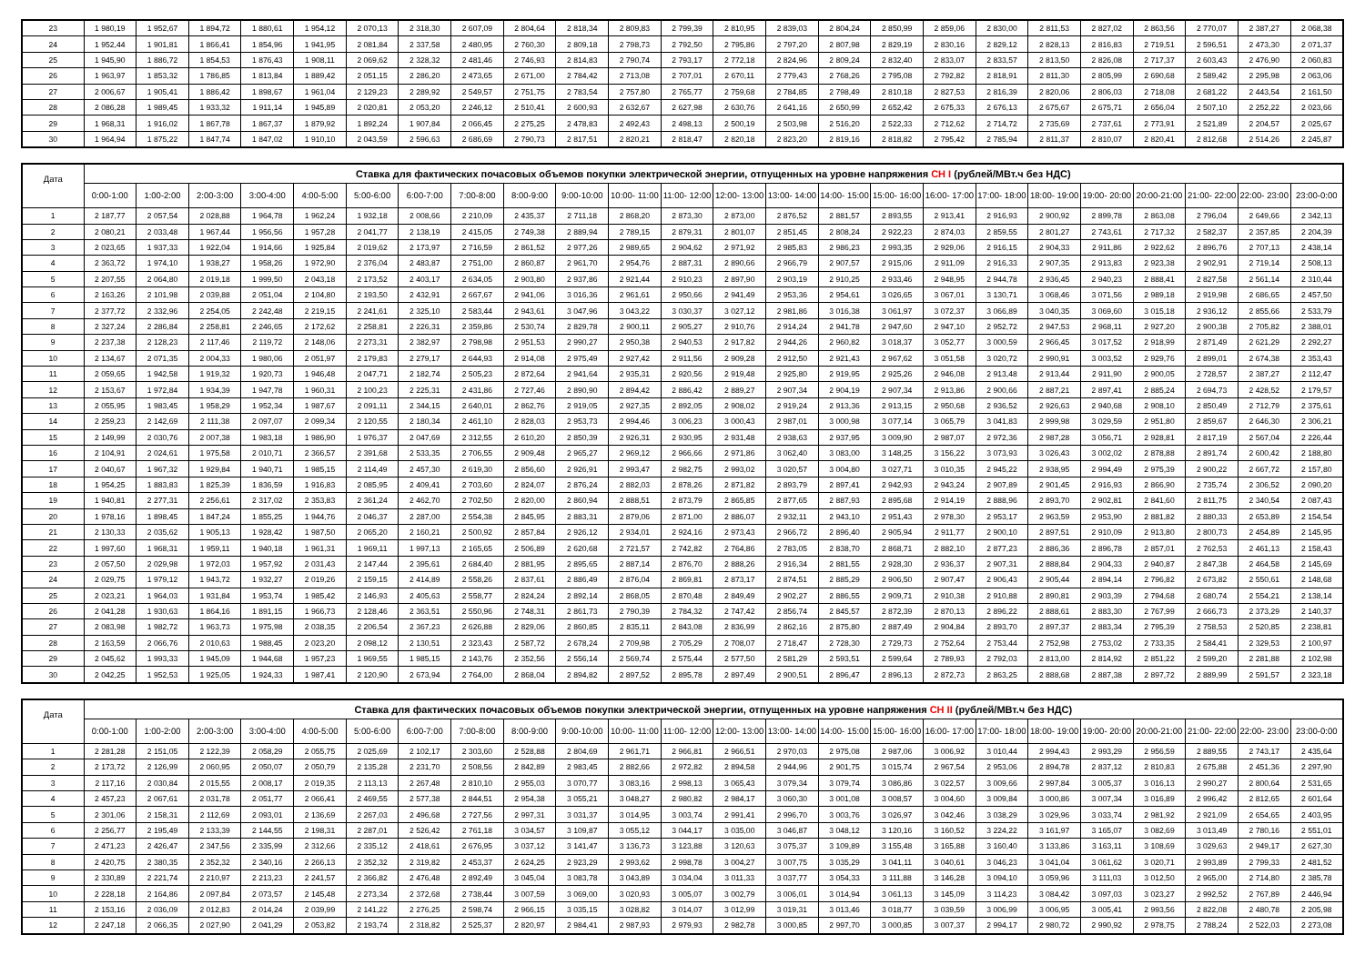| 23 | 1 980,19 | 1 952,67 | 1 894,72 | 1 880,61 | 1 954,12 | 2 070,13 | 2 318,30 | 2 607,09 | 2 804,64 | 2 818,34 | 2 809,83 | 2 799,39 | 2 810,95 | 2 839,03 | 2 804,24 | 2 850,99 | 2 859,06 | 2 830,00 | 2 811,53 | 2 827,02 | 2 863,56 | 2 770,07 | 2 387,27 | 2 068,38 |
| 24 | 1 952,44 | 1 901,81 | 1 866,41 | 1 854,96 | 1 941,95 | 2 081,84 | 2 337,58 | 2 480,95 | 2 760,30 | 2 809,18 | 2 798,73 | 2 792,50 | 2 795,86 | 2 797,20 | 2 807,98 | 2 829,19 | 2 830,16 | 2 829,12 | 2 828,13 | 2 816,83 | 2 719,51 | 2 596,51 | 2 473,30 | 2 071,37 |
| 25 | 1 945,90 | 1 886,72 | 1 854,53 | 1 876,43 | 1 908,11 | 2 069,62 | 2 328,32 | 2 481,46 | 2 746,93 | 2 814,83 | 2 790,74 | 2 793,17 | 2 772,18 | 2 824,96 | 2 809,24 | 2 832,40 | 2 833,07 | 2 833,57 | 2 813,50 | 2 826,08 | 2 717,37 | 2 603,43 | 2 476,90 | 2 060,83 |
| 26 | 1 963,97 | 1 853,32 | 1 786,85 | 1 813,84 | 1 889,42 | 2 051,15 | 2 286,20 | 2 473,65 | 2 671,00 | 2 784,42 | 2 713,08 | 2 707,01 | 2 670,11 | 2 779,43 | 2 768,26 | 2 795,08 | 2 792,82 | 2 818,91 | 2 811,30 | 2 805,99 | 2 690,68 | 2 589,42 | 2 295,98 | 2 063,06 |
| 27 | 2 006,67 | 1 905,41 | 1 886,42 | 1 898,67 | 1 961,04 | 2 129,23 | 2 289,92 | 2 549,57 | 2 751,75 | 2 783,54 | 2 757,80 | 2 765,77 | 2 759,68 | 2 784,85 | 2 798,49 | 2 810,18 | 2 827,53 | 2 816,39 | 2 820,06 | 2 806,03 | 2 718,08 | 2 681,22 | 2 443,54 | 2 161,50 |
| 28 | 2 086,28 | 1 989,45 | 1 933,32 | 1 911,14 | 1 945,89 | 2 020,81 | 2 053,20 | 2 246,12 | 2 510,41 | 2 600,93 | 2 632,67 | 2 627,98 | 2 630,76 | 2 641,16 | 2 650,99 | 2 652,42 | 2 675,33 | 2 676,13 | 2 675,67 | 2 675,71 | 2 656,04 | 2 507,10 | 2 252,22 | 2 023,66 |
| 29 | 1 968,31 | 1 916,02 | 1 867,78 | 1 867,37 | 1 879,92 | 1 892,24 | 1 907,84 | 2 066,45 | 2 275,25 | 2 478,83 | 2 492,43 | 2 498,13 | 2 500,19 | 2 503,98 | 2 516,20 | 2 522,33 | 2 712,62 | 2 714,72 | 2 735,69 | 2 737,61 | 2 773,91 | 2 521,89 | 2 204,57 | 2 025,67 |
| 30 | 1 964,94 | 1 875,22 | 1 847,74 | 1 847,02 | 1 910,10 | 2 043,59 | 2 596,63 | 2 686,69 | 2 790,73 | 2 817,51 | 2 820,21 | 2 818,47 | 2 820,18 | 2 823,20 | 2 819,16 | 2 818,82 | 2 795,42 | 2 785,94 | 2 811,37 | 2 810,07 | 2 820,41 | 2 812,68 | 2 514,26 | 2 245,87 |
| Дата | Ставка для фактических почасовых объемов покупки электрической энергии, отпущенных на уровне напряжения СН I (рублей/МВт.ч без НДС) | | | | | | | | | | | | | | | | | | | | | | | |
| --- | --- | --- | --- | --- | --- | --- | --- | --- | --- | --- | --- | --- | --- | --- | --- | --- | --- | --- | --- | --- | --- | --- | --- | --- |
| | 0:00-1:00 | 1:00-2:00 | 2:00-3:00 | 3:00-4:00 | 4:00-5:00 | 5:00-6:00 | 6:00-7:00 | 7:00-8:00 | 8:00-9:00 | 9:00-10:00 | 10:00- 11:00 | 11:00- 12:00 | 12:00- 13:00 | 13:00- 14:00 | 14:00- 15:00 | 15:00- 16:00 | 16:00- 17:00 | 17:00- 18:00 | 18:00- 19:00 | 19:00- 20:00 | 20:00-21:00 | 21:00- 22:00 | 22:00- 23:00 | 23:00-0:00 |
| 1 | 2 187,77 | 2 057,54 | 2 028,88 | 1 964,78 | 1 962,24 | 1 932,18 | 2 008,66 | 2 210,09 | 2 435,37 | 2 711,18 | 2 868,20 | 2 873,30 | 2 873,00 | 2 876,52 | 2 881,57 | 2 893,55 | 2 913,41 | 2 916,93 | 2 900,92 | 2 899,78 | 2 863,08 | 2 796,04 | 2 649,66 | 2 342,13 |
| 2 | 2 080,21 | 2 033,48 | 1 967,44 | 1 956,56 | 1 957,28 | 2 041,77 | 2 138,19 | 2 415,05 | 2 749,38 | 2 889,94 | 2 789,15 | 2 879,31 | 2 801,07 | 2 851,45 | 2 808,24 | 2 922,23 | 2 874,03 | 2 859,55 | 2 801,27 | 2 743,61 | 2 717,32 | 2 582,37 | 2 357,85 | 2 204,39 |
| 3 | 2 023,65 | 1 937,33 | 1 922,04 | 1 914,66 | 1 925,84 | 2 019,62 | 2 173,97 | 2 716,59 | 2 861,52 | 2 977,26 | 2 989,65 | 2 904,62 | 2 971,92 | 2 985,83 | 2 986,23 | 2 993,35 | 2 929,06 | 2 916,15 | 2 904,33 | 2 911,86 | 2 922,62 | 2 896,76 | 2 707,13 | 2 438,14 |
| 4 | 2 363,72 | 1 974,10 | 1 938,27 | 1 958,26 | 1 972,90 | 2 376,04 | 2 483,87 | 2 751,00 | 2 860,87 | 2 961,70 | 2 954,76 | 2 887,31 | 2 890,66 | 2 966,79 | 2 907,57 | 2 915,06 | 2 911,09 | 2 916,33 | 2 907,35 | 2 913,83 | 2 923,38 | 2 902,91 | 2 719,14 | 2 508,13 |
| 5 | 2 207,55 | 2 064,80 | 2 019,18 | 1 999,50 | 2 043,18 | 2 173,52 | 2 403,17 | 2 634,05 | 2 903,80 | 2 937,86 | 2 921,44 | 2 910,23 | 2 897,90 | 2 903,19 | 2 910,25 | 2 933,46 | 2 948,95 | 2 944,78 | 2 936,45 | 2 940,23 | 2 888,41 | 2 827,58 | 2 561,14 | 2 310,44 |
| 6 | 2 163,26 | 2 101,98 | 2 039,88 | 2 051,04 | 2 104,80 | 2 193,50 | 2 432,91 | 2 667,67 | 2 941,06 | 3 016,36 | 2 961,61 | 2 950,66 | 2 941,49 | 2 953,36 | 2 954,61 | 3 026,65 | 3 067,01 | 3 130,71 | 3 068,46 | 3 071,56 | 2 989,18 | 2 919,98 | 2 686,65 | 2 457,50 |
| 7 | 2 377,72 | 2 332,96 | 2 254,05 | 2 242,48 | 2 219,15 | 2 241,61 | 2 325,10 | 2 583,44 | 2 943,61 | 3 047,96 | 3 043,22 | 3 030,37 | 3 027,12 | 2 981,86 | 3 016,38 | 3 061,97 | 3 072,37 | 3 066,89 | 3 040,35 | 3 069,60 | 3 015,18 | 2 936,12 | 2 855,66 | 2 533,79 |
| 8 | 2 327,24 | 2 286,84 | 2 258,81 | 2 246,65 | 2 172,62 | 2 258,81 | 2 226,31 | 2 359,86 | 2 530,74 | 2 829,78 | 2 900,11 | 2 905,27 | 2 910,76 | 2 914,24 | 2 941,78 | 2 947,60 | 2 947,10 | 2 952,72 | 2 947,53 | 2 968,11 | 2 927,20 | 2 900,38 | 2 705,82 | 2 388,01 |
| 9 | 2 237,38 | 2 128,23 | 2 117,46 | 2 119,72 | 2 148,06 | 2 273,31 | 2 382,97 | 2 798,98 | 2 951,53 | 2 990,27 | 2 950,38 | 2 940,53 | 2 917,82 | 2 944,26 | 2 960,82 | 3 018,37 | 3 052,77 | 3 000,59 | 2 966,45 | 3 017,52 | 2 918,99 | 2 871,49 | 2 621,29 | 2 292,27 |
| 10 | 2 134,67 | 2 071,35 | 2 004,33 | 1 980,06 | 2 051,97 | 2 179,83 | 2 279,17 | 2 644,93 | 2 914,08 | 2 975,49 | 2 927,42 | 2 911,56 | 2 909,28 | 2 912,50 | 2 921,43 | 2 967,62 | 3 051,58 | 3 020,72 | 2 990,91 | 3 003,52 | 2 929,76 | 2 899,01 | 2 674,38 | 2 353,43 |
| 11 | 2 059,65 | 1 942,58 | 1 919,32 | 1 920,73 | 1 946,48 | 2 047,71 | 2 182,74 | 2 505,23 | 2 872,64 | 2 941,64 | 2 935,31 | 2 920,56 | 2 919,48 | 2 925,80 | 2 919,95 | 2 925,26 | 2 946,08 | 2 913,48 | 2 913,44 | 2 911,90 | 2 900,05 | 2 728,57 | 2 387,27 | 2 112,47 |
| 12 | 2 153,67 | 1 972,84 | 1 934,39 | 1 947,78 | 1 960,31 | 2 100,23 | 2 225,31 | 2 431,86 | 2 727,46 | 2 890,90 | 2 894,42 | 2 886,42 | 2 889,27 | 2 907,34 | 2 904,19 | 2 907,34 | 2 913,86 | 2 900,66 | 2 887,21 | 2 897,41 | 2 885,24 | 2 694,73 | 2 428,52 | 2 179,57 |
| 13 | 2 055,95 | 1 983,45 | 1 958,29 | 1 952,34 | 1 987,67 | 2 091,11 | 2 344,15 | 2 640,01 | 2 862,76 | 2 919,05 | 2 927,35 | 2 892,05 | 2 908,02 | 2 919,24 | 2 913,36 | 2 913,15 | 2 950,68 | 2 936,52 | 2 926,63 | 2 940,68 | 2 908,10 | 2 850,49 | 2 712,79 | 2 375,61 |
| 14 | 2 259,23 | 2 142,69 | 2 111,38 | 2 097,07 | 2 099,34 | 2 120,55 | 2 180,34 | 2 461,10 | 2 828,03 | 2 953,73 | 2 994,46 | 3 006,23 | 3 000,43 | 2 987,01 | 3 000,98 | 3 077,14 | 3 065,79 | 3 041,83 | 2 999,98 | 3 029,59 | 2 951,80 | 2 859,67 | 2 646,30 | 2 306,21 |
| 15 | 2 149,99 | 2 030,76 | 2 007,38 | 1 983,18 | 1 986,90 | 1 976,37 | 2 047,69 | 2 312,55 | 2 610,20 | 2 850,39 | 2 926,31 | 2 930,95 | 2 931,48 | 2 938,63 | 2 937,95 | 3 009,90 | 2 987,07 | 2 972,36 | 2 987,28 | 3 056,71 | 2 928,81 | 2 817,19 | 2 567,04 | 2 226,44 |
| 16 | 2 104,91 | 2 024,61 | 1 975,58 | 2 010,71 | 2 366,57 | 2 391,68 | 2 533,35 | 2 706,55 | 2 909,48 | 2 965,27 | 2 969,12 | 2 966,66 | 2 971,86 | 3 062,40 | 3 083,00 | 3 148,25 | 3 156,22 | 3 073,93 | 3 026,43 | 3 002,02 | 2 878,88 | 2 891,74 | 2 600,42 | 2 188,80 |
| 17 | 2 040,67 | 1 967,32 | 1 929,84 | 1 940,71 | 1 985,15 | 2 114,49 | 2 457,30 | 2 619,30 | 2 856,60 | 2 926,91 | 2 993,47 | 2 982,75 | 2 993,02 | 3 020,57 | 3 004,80 | 3 027,71 | 3 010,35 | 2 945,22 | 2 938,95 | 2 994,49 | 2 975,39 | 2 900,22 | 2 667,72 | 2 157,80 |
| 18 | 1 954,25 | 1 883,83 | 1 825,39 | 1 836,59 | 1 916,83 | 2 085,95 | 2 409,41 | 2 703,60 | 2 824,07 | 2 876,24 | 2 882,03 | 2 878,26 | 2 871,82 | 2 893,79 | 2 897,41 | 2 942,93 | 2 943,24 | 2 907,89 | 2 901,45 | 2 916,93 | 2 866,90 | 2 735,74 | 2 306,52 | 2 090,20 |
| 19 | 1 940,81 | 2 277,31 | 2 256,61 | 2 317,02 | 2 353,83 | 2 361,24 | 2 462,70 | 2 702,50 | 2 820,00 | 2 860,94 | 2 888,51 | 2 873,79 | 2 865,85 | 2 877,65 | 2 887,93 | 2 895,68 | 2 914,19 | 2 888,96 | 2 893,70 | 2 902,81 | 2 841,60 | 2 811,75 | 2 340,54 | 2 087,43 |
| 20 | 1 978,16 | 1 898,45 | 1 847,24 | 1 855,25 | 1 944,76 | 2 046,37 | 2 287,00 | 2 554,38 | 2 845,95 | 2 883,31 | 2 879,06 | 2 871,00 | 2 886,07 | 2 932,11 | 2 943,10 | 2 951,43 | 2 978,30 | 2 953,17 | 2 963,59 | 2 953,90 | 2 881,82 | 2 880,33 | 2 653,89 | 2 154,54 |
| 21 | 2 130,33 | 2 035,62 | 1 905,13 | 1 928,42 | 1 987,50 | 2 065,20 | 2 160,21 | 2 500,92 | 2 857,84 | 2 926,12 | 2 934,01 | 2 924,16 | 2 973,43 | 2 966,72 | 2 896,40 | 2 905,94 | 2 911,77 | 2 900,10 | 2 897,51 | 2 910,09 | 2 913,80 | 2 800,73 | 2 454,89 | 2 145,95 |
| 22 | 1 997,60 | 1 968,31 | 1 959,11 | 1 940,18 | 1 961,31 | 1 969,11 | 1 997,13 | 2 165,65 | 2 506,89 | 2 620,68 | 2 721,57 | 2 742,82 | 2 764,86 | 2 783,05 | 2 838,70 | 2 868,71 | 2 882,10 | 2 877,23 | 2 886,36 | 2 896,78 | 2 857,01 | 2 762,53 | 2 461,13 | 2 158,43 |
| 23 | 2 057,50 | 2 029,98 | 1 972,03 | 1 957,92 | 2 031,43 | 2 147,44 | 2 395,61 | 2 684,40 | 2 881,95 | 2 895,65 | 2 887,14 | 2 876,70 | 2 888,26 | 2 916,34 | 2 881,55 | 2 928,30 | 2 936,37 | 2 907,31 | 2 888,84 | 2 904,33 | 2 940,87 | 2 847,38 | 2 464,58 | 2 145,69 |
| 24 | 2 029,75 | 1 979,12 | 1 943,72 | 1 932,27 | 2 019,26 | 2 159,15 | 2 414,89 | 2 558,26 | 2 837,61 | 2 886,49 | 2 876,04 | 2 869,81 | 2 873,17 | 2 874,51 | 2 885,29 | 2 906,50 | 2 907,47 | 2 906,43 | 2 905,44 | 2 894,14 | 2 796,82 | 2 673,82 | 2 550,61 | 2 148,68 |
| 25 | 2 023,21 | 1 964,03 | 1 931,84 | 1 953,74 | 1 985,42 | 2 146,93 | 2 405,63 | 2 558,77 | 2 824,24 | 2 892,14 | 2 868,05 | 2 870,48 | 2 849,49 | 2 902,27 | 2 886,55 | 2 909,71 | 2 910,38 | 2 910,88 | 2 890,81 | 2 903,39 | 2 794,68 | 2 680,74 | 2 554,21 | 2 138,14 |
| 26 | 2 041,28 | 1 930,63 | 1 864,16 | 1 891,15 | 1 966,73 | 2 128,46 | 2 363,51 | 2 550,96 | 2 748,31 | 2 861,73 | 2 790,39 | 2 784,32 | 2 747,42 | 2 856,74 | 2 845,57 | 2 872,39 | 2 870,13 | 2 896,22 | 2 888,61 | 2 883,30 | 2 767,99 | 2 666,73 | 2 373,29 | 2 140,37 |
| 27 | 2 083,98 | 1 982,72 | 1 963,73 | 1 975,98 | 2 038,35 | 2 206,54 | 2 367,23 | 2 626,88 | 2 829,06 | 2 860,85 | 2 835,11 | 2 843,08 | 2 836,99 | 2 862,16 | 2 875,80 | 2 887,49 | 2 904,84 | 2 893,70 | 2 897,37 | 2 883,34 | 2 795,39 | 2 758,53 | 2 520,85 | 2 238,81 |
| 28 | 2 163,59 | 2 066,76 | 2 010,63 | 1 988,45 | 2 023,20 | 2 098,12 | 2 130,51 | 2 323,43 | 2 587,72 | 2 678,24 | 2 709,98 | 2 705,29 | 2 708,07 | 2 718,47 | 2 728,30 | 2 729,73 | 2 752,64 | 2 753,44 | 2 752,98 | 2 753,02 | 2 733,35 | 2 584,41 | 2 329,53 | 2 100,97 |
| 29 | 2 045,62 | 1 993,33 | 1 945,09 | 1 944,68 | 1 957,23 | 1 969,55 | 1 985,15 | 2 143,76 | 2 352,56 | 2 556,14 | 2 569,74 | 2 575,44 | 2 577,50 | 2 581,29 | 2 593,51 | 2 599,64 | 2 789,93 | 2 792,03 | 2 813,00 | 2 814,92 | 2 851,22 | 2 599,20 | 2 281,88 | 2 102,98 |
| 30 | 2 042,25 | 1 952,53 | 1 925,05 | 1 924,33 | 1 987,41 | 2 120,90 | 2 673,94 | 2 764,00 | 2 868,04 | 2 894,82 | 2 897,52 | 2 895,78 | 2 897,49 | 2 900,51 | 2 896,47 | 2 896,13 | 2 872,73 | 2 863,25 | 2 888,68 | 2 887,38 | 2 897,72 | 2 889,99 | 2 591,57 | 2 323,18 |
| Дата | Ставка для фактических почасовых объемов покупки электрической энергии, отпущенных на уровне напряжения СН II (рублей/МВт.ч без НДС) | | | | | | | | | | | | | | | | | | | | | | | |
| --- | --- | --- | --- | --- | --- | --- | --- | --- | --- | --- | --- | --- | --- | --- | --- | --- | --- | --- | --- | --- | --- | --- | --- | --- |
| | 0:00-1:00 | 1:00-2:00 | 2:00-3:00 | 3:00-4:00 | 4:00-5:00 | 5:00-6:00 | 6:00-7:00 | 7:00-8:00 | 8:00-9:00 | 9:00-10:00 | 10:00- 11:00 | 11:00- 12:00 | 12:00- 13:00 | 13:00- 14:00 | 14:00- 15:00 | 15:00- 16:00 | 16:00- 17:00 | 17:00- 18:00 | 18:00- 19:00 | 19:00- 20:00 | 20:00-21:00 | 21:00- 22:00 | 22:00- 23:00 | 23:00-0:00 |
| 1 | 2 281,28 | 2 151,05 | 2 122,39 | 2 058,29 | 2 055,75 | 2 025,69 | 2 102,17 | 2 303,60 | 2 528,88 | 2 804,69 | 2 961,71 | 2 966,81 | 2 966,51 | 2 970,03 | 2 975,08 | 2 987,06 | 3 006,92 | 3 010,44 | 2 994,43 | 2 993,29 | 2 956,59 | 2 889,55 | 2 743,17 | 2 435,64 |
| 2 | 2 173,72 | 2 126,99 | 2 060,95 | 2 050,07 | 2 050,79 | 2 135,28 | 2 231,70 | 2 508,56 | 2 842,89 | 2 983,45 | 2 882,66 | 2 972,82 | 2 894,58 | 2 944,96 | 2 901,75 | 3 015,74 | 2 967,54 | 2 953,06 | 2 894,78 | 2 837,12 | 2 810,83 | 2 675,88 | 2 451,36 | 2 297,90 |
| 3 | 2 117,16 | 2 030,84 | 2 015,55 | 2 008,17 | 2 019,35 | 2 113,13 | 2 267,48 | 2 810,10 | 2 955,03 | 3 070,77 | 3 083,16 | 2 998,13 | 3 065,43 | 3 079,34 | 3 079,74 | 3 086,86 | 3 022,57 | 3 009,66 | 2 997,84 | 3 005,37 | 3 016,13 | 2 990,27 | 2 800,64 | 2 531,65 |
| 4 | 2 457,23 | 2 067,61 | 2 031,78 | 2 051,77 | 2 066,41 | 2 469,55 | 2 577,38 | 2 844,51 | 2 954,38 | 3 055,21 | 3 048,27 | 2 980,82 | 2 984,17 | 3 060,30 | 3 001,08 | 3 008,57 | 3 004,60 | 3 009,84 | 3 000,86 | 3 007,34 | 3 016,89 | 2 996,42 | 2 812,65 | 2 601,64 |
| 5 | 2 301,06 | 2 158,31 | 2 112,69 | 2 093,01 | 2 136,69 | 2 267,03 | 2 496,68 | 2 727,56 | 2 997,31 | 3 031,37 | 3 014,95 | 3 003,74 | 2 991,41 | 2 996,70 | 3 003,76 | 3 026,97 | 3 042,46 | 3 038,29 | 3 029,96 | 3 033,74 | 2 981,92 | 2 921,09 | 2 654,65 | 2 403,95 |
| 6 | 2 256,77 | 2 195,49 | 2 133,39 | 2 144,55 | 2 198,31 | 2 287,01 | 2 526,42 | 2 761,18 | 3 034,57 | 3 109,87 | 3 055,12 | 3 044,17 | 3 035,00 | 3 046,87 | 3 048,12 | 3 120,16 | 3 160,52 | 3 224,22 | 3 161,97 | 3 165,07 | 3 082,69 | 3 013,49 | 2 780,16 | 2 551,01 |
| 7 | 2 471,23 | 2 426,47 | 2 347,56 | 2 335,99 | 2 312,66 | 2 335,12 | 2 418,61 | 2 676,95 | 3 037,12 | 3 141,47 | 3 136,73 | 3 123,88 | 3 120,63 | 3 075,37 | 3 109,89 | 3 155,48 | 3 165,88 | 3 160,40 | 3 133,86 | 3 163,11 | 3 108,69 | 3 029,63 | 2 949,17 | 2 627,30 |
| 8 | 2 420,75 | 2 380,35 | 2 352,32 | 2 340,16 | 2 266,13 | 2 352,32 | 2 319,82 | 2 453,37 | 2 624,25 | 2 923,29 | 2 993,62 | 2 998,78 | 3 004,27 | 3 007,75 | 3 035,29 | 3 041,11 | 3 040,61 | 3 046,23 | 3 041,04 | 3 061,62 | 3 020,71 | 2 993,89 | 2 799,33 | 2 481,52 |
| 9 | 2 330,89 | 2 221,74 | 2 210,97 | 2 213,23 | 2 241,57 | 2 366,82 | 2 476,48 | 2 892,49 | 3 045,04 | 3 083,78 | 3 043,89 | 3 034,04 | 3 011,33 | 3 037,77 | 3 054,33 | 3 111,88 | 3 146,28 | 3 094,10 | 3 059,96 | 3 111,03 | 3 012,50 | 2 965,00 | 2 714,80 | 2 385,78 |
| 10 | 2 228,18 | 2 164,86 | 2 097,84 | 2 073,57 | 2 145,48 | 2 273,34 | 2 372,68 | 2 738,44 | 3 007,59 | 3 069,00 | 3 020,93 | 3 005,07 | 3 002,79 | 3 006,01 | 3 014,94 | 3 061,13 | 3 145,09 | 3 114,23 | 3 084,42 | 3 097,03 | 3 023,27 | 2 992,52 | 2 767,89 | 2 446,94 |
| 11 | 2 153,16 | 2 036,09 | 2 012,83 | 2 014,24 | 2 039,99 | 2 141,22 | 2 276,25 | 2 598,74 | 2 966,15 | 3 035,15 | 3 028,82 | 3 014,07 | 3 012,99 | 3 019,31 | 3 013,46 | 3 018,77 | 3 039,59 | 3 006,99 | 3 006,95 | 3 005,41 | 2 993,56 | 2 822,08 | 2 480,78 | 2 205,98 |
| 12 | 2 247,18 | 2 066,35 | 2 027,90 | 2 041,29 | 2 053,82 | 2 193,74 | 2 318,82 | 2 525,37 | 2 820,97 | 2 984,41 | 2 987,93 | 2 979,93 | 2 982,78 | 3 000,85 | 2 997,70 | 3 000,85 | 3 007,37 | 2 994,17 | 2 980,72 | 2 990,92 | 2 978,75 | 2 788,24 | 2 522,03 | 2 273,08 |